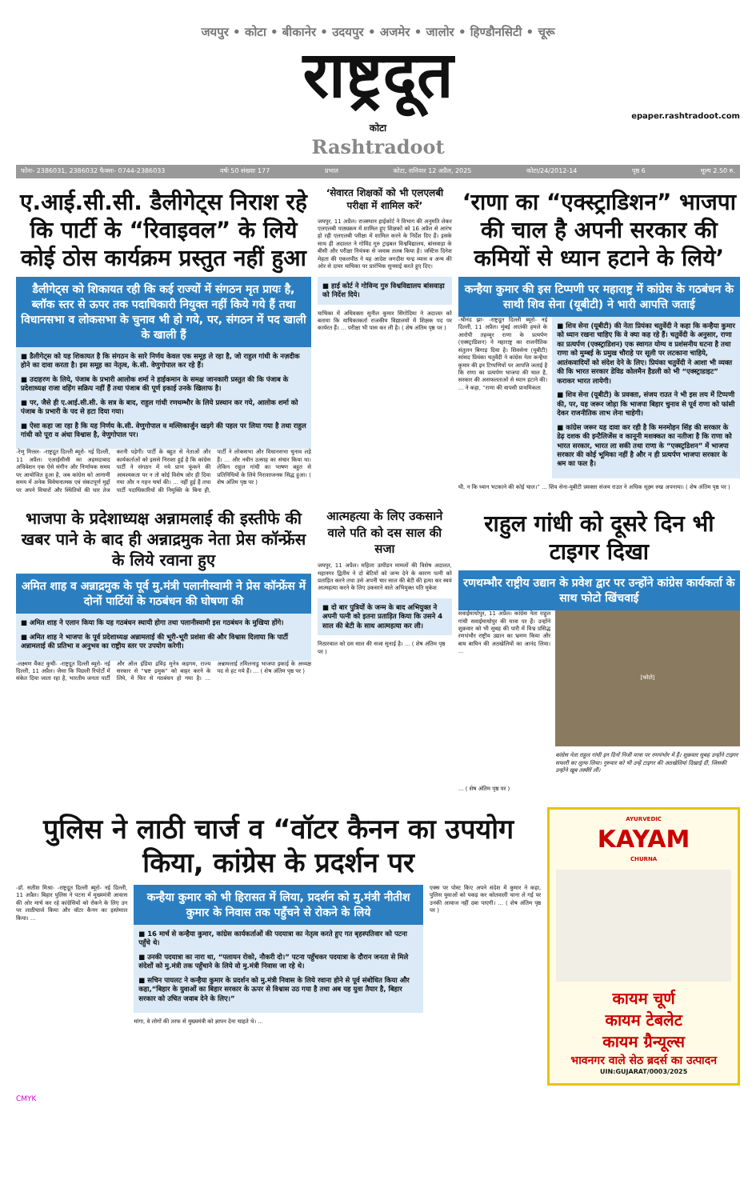जयपुर • कोटा • बीकानेर • उदयपुर • अजमेर • जालोर • हिण्डौनसिटी • चूरू
राष्ट्रदूत
epaper.rashtradoot.com
कोटा
Rashtradoot
फोनः- 2386031, 2386032 फैक्सः- 0744-2386033 वर्षः 50 संख्याः 177 प्रभात कोटा, शनिवार 12 अप्रैल, 2025 कोटा/24/2012-14 पृष्ठ 6 मूल्य 2.50 रु.
ए.आई.सी.सी. डैलीगेट्स निराश रहे कि पार्टी के “रिवाइवल” के लिये कोई ठोस कार्यक्रम प्रस्तुत नहीं हुआ
डैलीगेट्स को शिकायत रही कि कई राज्यों में संगठन मृत प्रायः है, ब्लॉक स्तर से ऊपर तक पदाधिकारी नियुक्त नहीं किये गये हैं तथा विधानसभा व लोकसभा के चुनाव भी हो गये, पर, संगठन में पद खाली के खाली हैं
■ डैलीगेट्स को यह शिकायत है कि संगठन के सारे निर्णय केवल एक समूह ले रहा है, जो राहुल गांधी के नज़दीक होने का दावा करता है। इस समूह का नेतृत्व, के.सी. वेणुगोपाल कर रहे हैं।
■ उदाहरण के लिये, पंजाब के प्रभारी आलोक शर्मा ने हाईकमान के समक्ष जानकारी प्रस्तुत की कि पंजाब के प्रदेशाध्यक्ष राजा वड़िंग सक्रिय नहीं हैं तथा पंजाब की पूर्ण इकाई उनके खिलाफ है।
■ पर, जैसे ही ए.आई.सी.सी. के सत्र के बाद, राहुल गांधी रणथम्भौर के लिये प्रस्थान कर गये, आलोक शर्मा को पंजाब के प्रभारी के पद से हटा दिया गया।
■ ऐसा कहा जा रहा है कि यह निर्णय के.सी. वेणुगोपाल व मल्लिकार्जुन खड़गे की पहल पर लिया गया है तथा राहुल गांधी को पूरा व अंधा विश्वास है, वेणुगोपाल पर।
-रेणु मित्तल- -राष्ट्रदूत दिल्ली ब्यूरो- नई दिल्ली, 11 अप्रैल। एआईसीसी का अहमदाबाद अधिवेशन एक ऐसे संगीन और निर्णायक समय पर आयोजित हुआ है, जब कांग्रेस को आगामी समय में अनेक विवेचनात्मक एवं संकटपूर्ण मुद्दों पर अपने विचारों और स्थितियों की धार तेज करनी पड़ेगी। पार्टी के बहुत से नेताओं और कार्यकर्ताओं को इससे निराशा हुई है कि कांग्रेस पार्टी ने संगठन में नये प्राण फूंकने की आवश्यकता पर न तो कोई विशेष जोर ही दिया गया और न गहन चर्चा की। ... नहीं हुई हैं तथा पार्टी पदाधिकारियों की नियुक्ति के बिना ही, पार्टी ने लोकसभा और विधानसभा चुनाव लड़े हैं। ... और नवीन उत्साह का संचार किया था। लेकिन राहुल गांधी का भाषण बहुत से प्रतिनिधियों के लिये निराशाजनक सिद्ध हुआ। ( शेष अंतिम पृष्ठ पर )
‘सेवारत शिक्षकों को भी एलएलबी परीक्षा में शामिल करें’
जयपुर, 11 अप्रैल। राजस्थान हाईकोर्ट ने विभाग की अनुमति लेकर एलएलबी पाठ्यक्रम में शामिल हुए शिक्षकों को 16 अप्रैल से आरंभ हो रही एलएलबी परीक्षा में शामिल करने के निर्देश दिए हैं। इसके साथ ही अदालत ने गोविंद गुरु ट्राइबल विश्वविद्यालय, बांसवाड़ा के बीसी और परीक्षा नियंत्रक से जवाब तलब किया है। जस्टिस दिनेश मेहता की एकलपीठ ने यह आदेश जगदीश चन्द्र व्यास व अन्य की ओर से दायर याचिका पर प्रारंभिक सुनवाई करते हुए दिए।
■ हाई कोर्ट ने गोविन्द गुरु विश्वविद्यालय बांसवाड़ा को निर्देश दिये।
याचिका में अधिवक्ता सुनील कुमार सिंगोदिया ने अदालत को बताया कि याचिकाकर्ता राजकीय विद्यालयों में शिक्षक पद पर कार्यरत हैं। ... परीक्षा भी पास कर ली है। ( शेष अंतिम पृष्ठ पर )
‘राणा का “एक्स्ट्राडिशन” भाजपा की चाल है अपनी सरकार की कमियों से ध्यान हटाने के लिये’
कन्हैया कुमार की इस टिप्पणी पर महाराष्ट्र में कांग्रेस के गठबंधन के साथी शिव सेना (यूबीटी) ने भारी आपत्ति जताई
-श्रीनंद झा- -राष्ट्रदूत दिल्ली ब्यूरो- नई दिल्ली, 11 अप्रैल। मुंबई आतंकी हमले के आरोपी तहव्वुर राणा के प्रत्यर्पण (एक्स्ट्राडिशन) ने महाराष्ट्र का राजनीतिक संतुलन बिगाड़ दिया है। शिवसेना (यूबीटी) सांसद प्रियंका चतुर्वेदी ने कांग्रेस नेता कन्हैया कुमार की इन टिप्पणियों पर आपत्ति जताई है कि राणा का प्रत्यर्पण भाजपा की चाल है, सरकार की असफलताओं से ध्यान हटाने की। ... ने कहा, “राणा की वापसी प्राथमिकता
■ शिव सेना (यूबीटी) की नेता प्रियंका चतुर्वेदी ने कहा कि कन्हैया कुमार को ध्यान रखना चाहिए कि वे क्या कह रहे हैं। चतुर्वेदी के अनुसार, राणा का प्रत्यर्पण (एक्स्ट्राडिशन) एक स्वागत योग्य व प्रशंसनीय घटना है तथा राणा को मुम्बई के प्रमुख चौराहे पर सूली पर लटकाना चाहिये, आतंकवादियों को संदेश देने के लिए। प्रियंका चतुर्वेदी ने आशा भी व्यक्त की कि भारत सरकार डेविड कोलमैन हैडली को भी “एक्स्ट्राडाइट” कराकर भारत लायेगी।
■ शिव सेना (यूबीटी) के प्रवक्ता, संजय राउत ने भी इस लय में टिप्पणी की, पर, यह जरूर जोड़ा कि भाजपा बिहार चुनाव से पूर्व राणा को फांसी देकर राजनीतिक लाभ लेना चाहेगी।
■ कांग्रेस जरूर यह दावा कर रही है कि मनमोहन सिंह की सरकार के डेढ़ दशक की इन्टैलिजेंस व कानूनी मशक्कत का नतीजा है कि राणा को भारत सरकार, भारत ला सकी तथा राणा के “एक्स्ट्रडिशन” में भाजपा सरकार की कोई भूमिका नहीं है और न ही प्रत्यर्पण भाजपा सरकार के श्रम का फल है।
थी, न कि ध्यान भटकाने की कोई चाल।” ... शिव सेना-यूबीटी प्रवक्ता संजय राउत ने अधिक सूक्ष्म रुख अपनाया। ( शेष अंतिम पृष्ठ पर )
भाजपा के प्रदेशाध्यक्ष अन्नामलाई की इस्तीफे की खबर पाने के बाद ही अन्नाद्रमुक नेता प्रेस कॉन्फ्रेंस के लिये रवाना हुए
अमित शाह व अन्नाद्रमुक के पूर्व मु.मंत्री पलानीस्वामी ने प्रेस कॉन्फ्रेंस में दोनों पार्टियों के गठबंधन की घोषणा की
■ अमित शाह ने एलान किया कि यह गठबंधन स्थायी होगा तथा पलानीस्वामी इस गठबंधन के मुखिया होंगे।
■ अमित शाह ने भाजपा के पूर्व प्रदेशाध्यक्ष अन्नामलाई की भूरी-भूरी प्रशंसा की और विश्वास दिलाया कि पार्टी अन्नामलाई की प्रतिभा व अनुभव का राष्ट्रीय स्तर पर उपयोग करेगी।
-लक्ष्मण वैंकट कुची- -राष्ट्रदूत दिल्ली ब्यूरो- नई दिल्ली, 11 अप्रैल। जैसा कि पिछली रिपोर्टों में संकेत दिया जाता रहा है, भारतीय जनता पार्टी और ऑल इंडिया द्रविड़ मुनेत्र कड़गम, राज्य सरकार से “भ्रष्ट द्रमुक” को बाहर करने के लिये, में फिर से गठबंधन हो गया है। ... अन्नामलाई तमिलनाडु भाजपा इकाई के अध्यक्ष पद से हट गये हैं। ... ( शेष अंतिम पृष्ठ पर )
आत्महत्या के लिए उकसाने वाले पति को दस साल की सजा
जयपुर, 11 अप्रैल। महिला उत्पीडन मामलों की विशेष अदालत, महानगर द्वितीय ने दो बेटियों को जन्म देने के कारण पत्नी को प्रताड़ित करने तथा उसे अपनी चार साल की बेटी की हत्या कर स्वयं आत्महत्या करने के लिए उकसाने वाले अभियुक्त पति मुकेश
■ दो बार पुत्रियों के जन्म के बाद अभियुक्त ने अपनी पत्नी को इतना प्रताड़ित किया कि उसने 4 साल की बेटी के साथ आत्महत्या कर ली।
निठारवाल को दस साल की सजा सुनाई है। ... ( शेष अंतिम पृष्ठ पर )
राहुल गांधी को दूसरे दिन भी टाइगर दिखा
रणथम्भौर राष्ट्रीय उद्यान के प्रवेश द्वार पर उन्होंने कांग्रेस कार्यकर्ता के साथ फोटो खिंचवाई
सवाईमाधोपुर, 11 अप्रैल। कांग्रेस नेता राहुल गांधी सवाईमाधोपुर की यात्रा पर हैं। उन्होंने शुक्रवार को भी सुबह की पारी में विश्व प्रसिद्ध रणथंभौर राष्ट्रीय उद्यान का भ्रमण किया और बाघ बाघिन की अठखेलियों का आनंद लिया। ...
[फोटो]
कांग्रेस नेता राहुल गांधी इन दिनों निजी यात्रा पर रणथंभोर में हैं। शुक्रवार सुबह उन्होंने टाइगर सफारी का लुत्फ लिया। गुरुवार को भी उन्हें टाइगर की अठखेलियां दिखाई दीं, जिसकी उन्होंने खूब तस्वीरें लीं।
... ( शेष अंतिम पृष्ठ पर )
पुलिस ने लाठी चार्ज व “वॉटर कैनन का उपयोग किया, कांग्रेस के प्रदर्शन पर
-डॉ. सतीश मिश्रा- -राष्ट्रदूत दिल्ली ब्यूरो- नई दिल्ली, 11 अप्रैल। बिहार पुलिस ने पटना में मुख्यमंत्री आवास की ओर मार्च कर रहे कांग्रेसियों को रोकने के लिए उन पर लाठीचार्ज किया और वॉटर कैनन का इस्तेमाल किया। ...
कन्हैया कुमार को भी हिरासत में लिया, प्रदर्शन को मु.मंत्री नीतीश कुमार के निवास तक पहुँचने से रोकने के लिये
■ 16 मार्च से कन्हैया कुमार, कांग्रेस कार्यकर्ताओं की पदयात्रा का नेतृत्व करते हुए गत बृहस्पतिवार को पटना पहुँचे थे।
■ उनकी पदयात्रा का नारा था, “पलायन रोको, नौकरी दो।” पटना पहुँचकर पदयात्रा के दौरान जनता से मिले संदेशों को मु.मंत्री तक पहुँचाने के लिये वो मु.मंत्री निवास जा रहे थे।
■ सचिन पायलट ने कन्हैया कुमार के प्रदर्शन को मु.मंत्री निवास के लिये रवाना होने से पूर्व संबोधित किया और कहा,“बिहार के युवाओं का बिहार सरकार के ऊपर से विश्वास उठ गया है तथा अब यह युवा तैयार है, बिहार सरकार को उचित जवाब देने के लिए।”
मांगा, वे लोगों की तरफ से मुख्यमंत्री को ज्ञापन देना चाहते थे। ...
एक्स पर पोस्ट किए अपने संदेश में कुमार ने कहा, पुलिस युवाओं को पकड़ कर कोतवाली थाना ले गई पर उनकी आवाज नहीं दबा पाएगी। ... ( शेष अंतिम पृष्ठ पर )
AYURVEDIC
KAYAM
CHURNA
कायम चूर्ण
कायम टेबलेट
कायम ग्रैन्यूल्स
भावनगर वाले सेठ ब्रदर्स का उत्पादन
UIN:GUJARAT/0003/2025
CMYK